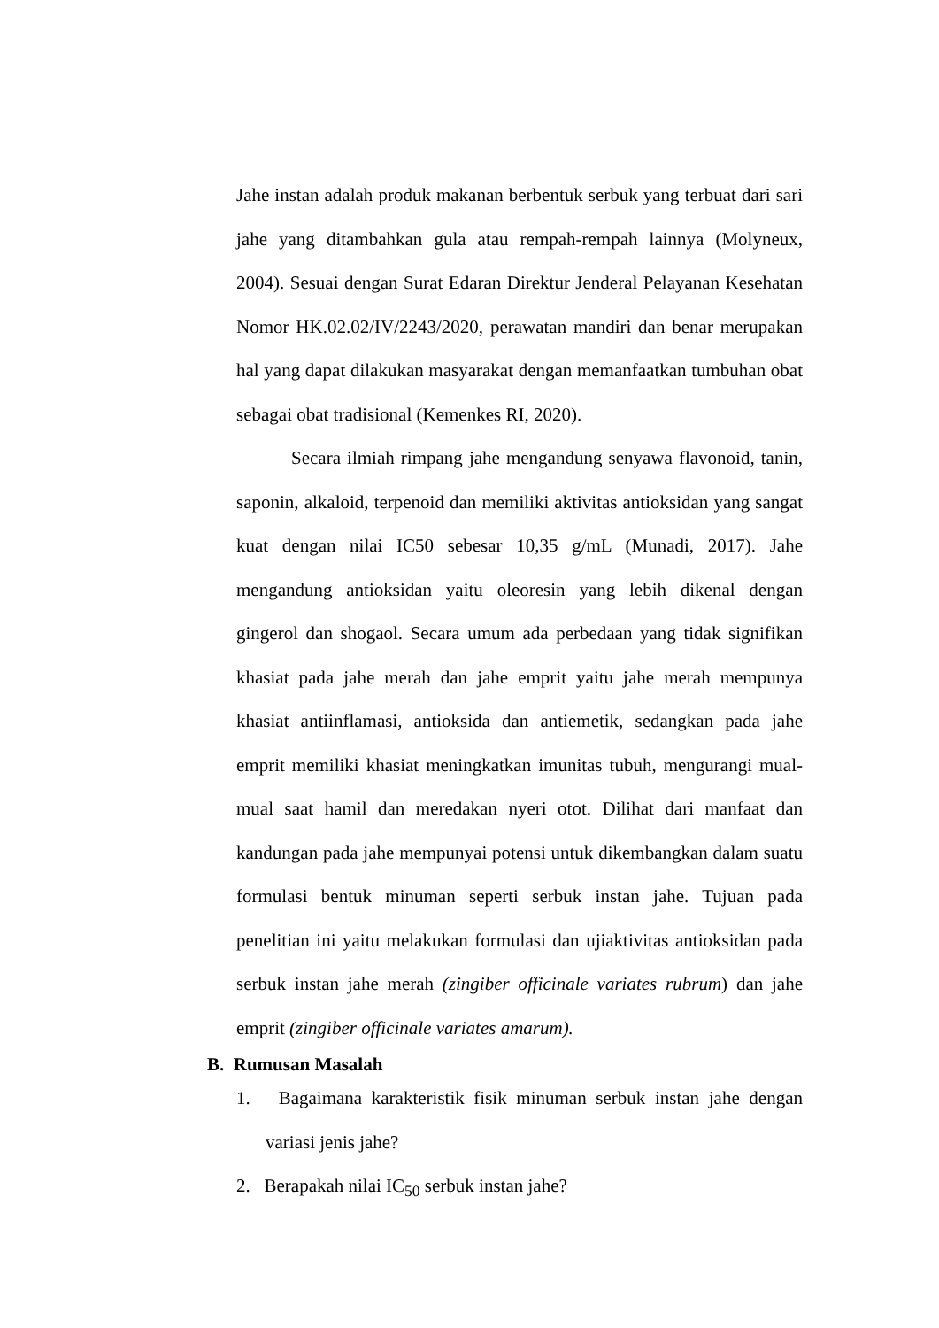Jahe instan adalah produk makanan berbentuk serbuk yang terbuat dari sari jahe yang ditambahkan gula atau rempah-rempah lainnya (Molyneux, 2004). Sesuai dengan Surat Edaran Direktur Jenderal Pelayanan Kesehatan Nomor HK.02.02/IV/2243/2020, perawatan mandiri dan benar merupakan hal yang dapat dilakukan masyarakat dengan memanfaatkan tumbuhan obat sebagai obat tradisional (Kemenkes RI, 2020).
Secara ilmiah rimpang jahe mengandung senyawa flavonoid, tanin, saponin, alkaloid, terpenoid dan memiliki aktivitas antioksidan yang sangat kuat dengan nilai IC50 sebesar 10,35 g/mL (Munadi, 2017). Jahe mengandung antioksidan yaitu oleoresin yang lebih dikenal dengan gingerol dan shogaol. Secara umum ada perbedaan yang tidak signifikan khasiat pada jahe merah dan jahe emprit yaitu jahe merah mempunya khasiat antiinflamasi, antioksida dan antiemetik, sedangkan pada jahe emprit memiliki khasiat meningkatkan imunitas tubuh, mengurangi mual-mual saat hamil dan meredakan nyeri otot. Dilihat dari manfaat dan kandungan pada jahe mempunyai potensi untuk dikembangkan dalam suatu formulasi bentuk minuman seperti serbuk instan jahe. Tujuan pada penelitian ini yaitu melakukan formulasi dan ujiaktivitas antioksidan pada serbuk instan jahe merah (zingiber officinale variates rubrum) dan jahe emprit (zingiber officinale variates amarum).
B. Rumusan Masalah
1. Bagaimana karakteristik fisik minuman serbuk instan jahe dengan variasi jenis jahe?
2. Berapakah nilai IC<sub>50</sub> serbuk instan jahe?